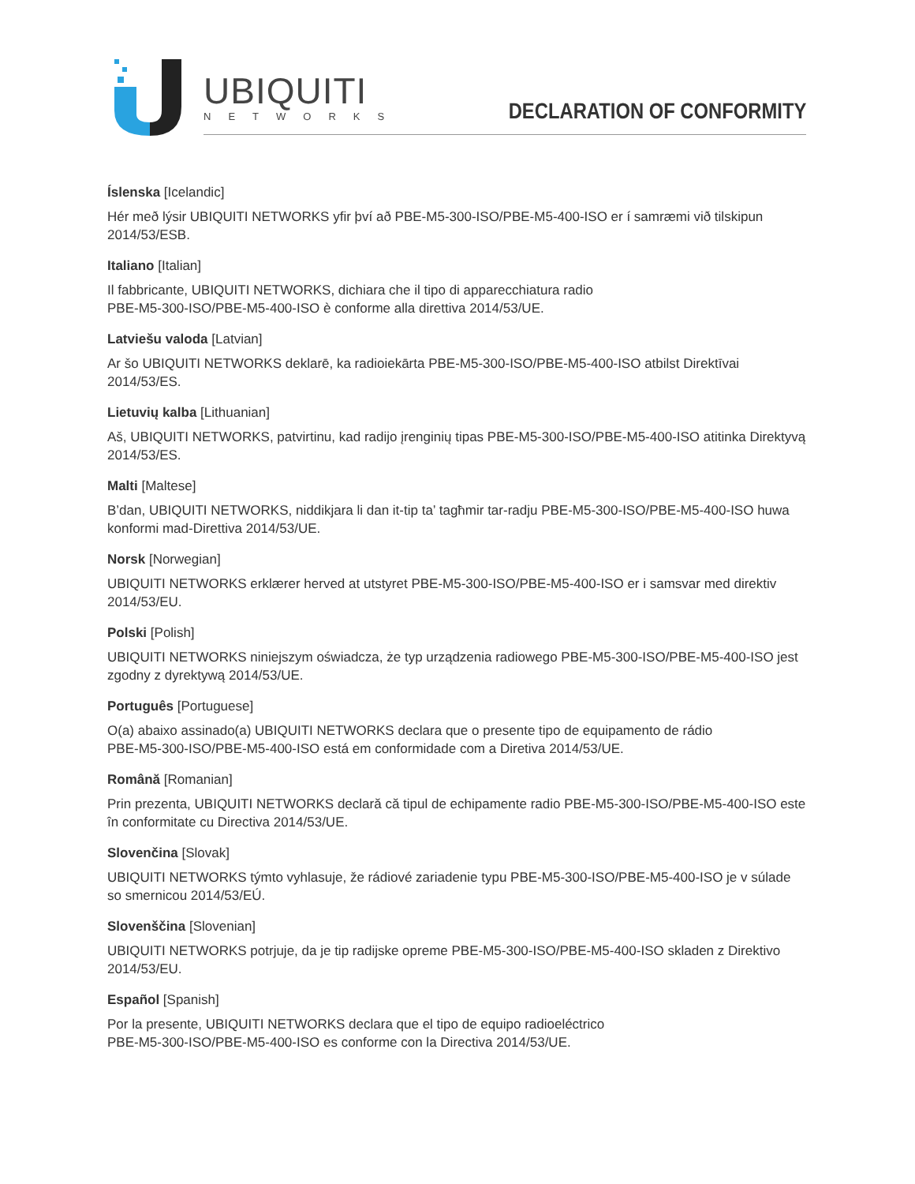UBIQUITI
NETWORKS DECLARATION OF CONFORMITY
Íslenska [Icelandic]
Hér með lýsir UBIQUITI NETWORKS yfir því að PBE-M5-300-ISO/PBE-M5-400-ISO er í samræmi við tilskipun 2014/53/ESB.
Italiano [Italian]
Il fabbricante, UBIQUITI NETWORKS, dichiara che il tipo di apparecchiatura radio
PBE-M5-300-ISO/PBE-M5-400-ISO è conforme alla direttiva 2014/53/UE.
Latviešu valoda [Latvian]
Ar šo UBIQUITI NETWORKS deklarē, ka radioiekārta PBE-M5-300-ISO/PBE-M5-400-ISO atbilst Direktīvai 2014/53/ES.
Lietuvių kalba [Lithuanian]
Aš, UBIQUITI NETWORKS, patvirtinu, kad radijo įrenginių tipas PBE-M5-300-ISO/PBE-M5-400-ISO atitinka Direktyvą 2014/53/ES.
Malti [Maltese]
B’dan, UBIQUITI NETWORKS, niddikjara li dan it-tip ta’ tagħmir tar-radju PBE-M5-300-ISO/PBE-M5-400-ISO huwa konformi mad-Direttiva 2014/53/UE.
Norsk [Norwegian]
UBIQUITI NETWORKS erklærer herved at utstyret PBE-M5-300-ISO/PBE-M5-400-ISO er i samsvar med direktiv 2014/53/EU.
Polski [Polish]
UBIQUITI NETWORKS niniejszym oświadcza, że typ urządzenia radiowego PBE-M5-300-ISO/PBE-M5-400-ISO jest zgodny z dyrektywą 2014/53/UE.
Português [Portuguese]
O(a) abaixo assinado(a) UBIQUITI NETWORKS declara que o presente tipo de equipamento de rádio
PBE-M5-300-ISO/PBE-M5-400-ISO está em conformidade com a Diretiva 2014/53/UE.
Română [Romanian]
Prin prezenta, UBIQUITI NETWORKS declară că tipul de echipamente radio PBE-M5-300-ISO/PBE-M5-400-ISO este în conformitate cu Directiva 2014/53/UE.
Slovenčina [Slovak]
UBIQUITI NETWORKS týmto vyhlasuje, že rádiové zariadenie typu PBE-M5-300-ISO/PBE-M5-400-ISO je v súlade so smernicou 2014/53/EÚ.
Slovenščina [Slovenian]
UBIQUITI NETWORKS potrjuje, da je tip radijske opreme PBE-M5-300-ISO/PBE-M5-400-ISO skladen z Direktivo 2014/53/EU.
Español [Spanish]
Por la presente, UBIQUITI NETWORKS declara que el tipo de equipo radioeléctrico
PBE-M5-300-ISO/PBE-M5-400-ISO es conforme con la Directiva 2014/53/UE.